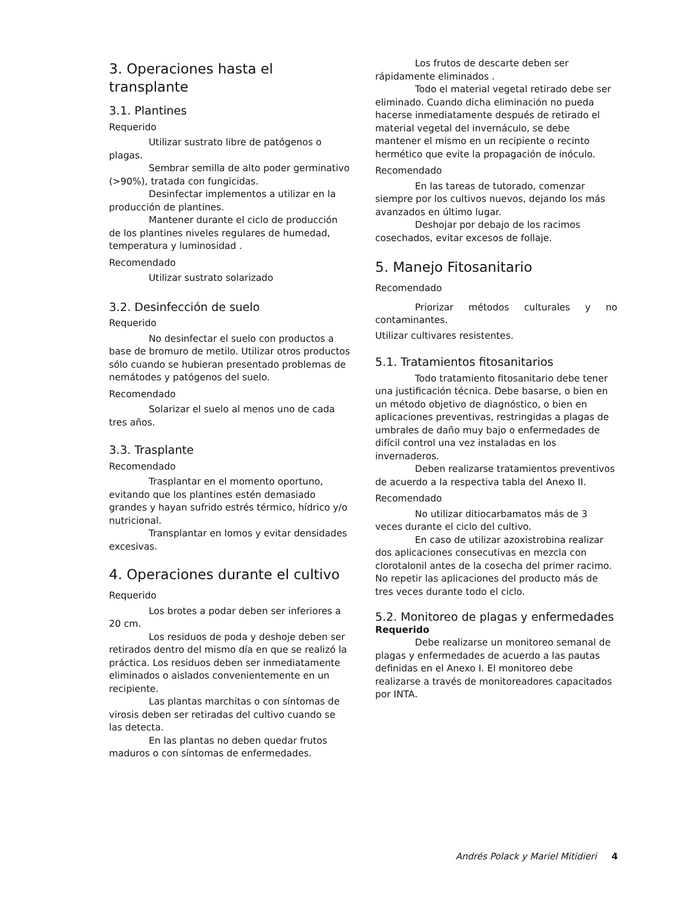3. Operaciones hasta el transplante
3.1. Plantines
Requerido
Utilizar sustrato libre de patógenos o plagas.
Sembrar semilla de alto poder germinativo (>90%), tratada con fungicidas.
Desinfectar implementos a utilizar en la producción de plantines.
Mantener durante el ciclo de producción de los plantines niveles regulares de humedad, temperatura y luminosidad .
Recomendado
Utilizar sustrato solarizado
3.2. Desinfección de suelo
Requerido
No desinfectar el suelo con productos a base de bromuro de metilo. Utilizar otros productos sólo cuando se hubieran presentado problemas de nemátodes y patógenos del suelo.
Recomendado
Solarizar el suelo al menos uno de cada tres años.
3.3. Trasplante
Recomendado
Trasplantar en el momento oportuno, evitando que los plantines estén demasiado grandes y hayan sufrido estrés térmico, hídrico y/o nutricional.
Transplantar en lomos y evitar densidades excesivas.
4. Operaciones durante el cultivo
Requerido
Los brotes a podar deben ser inferiores a 20 cm.
Los residuos de poda y deshoje deben ser retirados dentro del mismo día en que se realizó la práctica. Los residuos deben ser inmediatamente eliminados o aislados convenientemente en un recipiente.
Las plantas marchitas o con síntomas de virosis deben ser retiradas del cultivo cuando se las detecta.
En las plantas no deben quedar frutos maduros o con síntomas de enfermedades.
Los frutos de descarte deben ser rápidamente eliminados .
Todo el material vegetal retirado debe ser eliminado. Cuando dicha eliminación no pueda hacerse inmediatamente después de retirado el material vegetal del invernáculo, se debe mantener el mismo en un recipiente o recinto hermético que evite la propagación de inóculo.
Recomendado
En las tareas de tutorado, comenzar siempre por los cultivos nuevos, dejando los más avanzados en último lugar.
Deshojar por debajo de los racimos cosechados, evitar excesos de follaje.
5. Manejo Fitosanitario
Recomendado
Priorizar métodos culturales y no contaminantes.
Utilizar cultivares resistentes.
5.1. Tratamientos fitosanitarios
Todo tratamiento fitosanitario debe tener una justificación técnica. Debe basarse, o bien en un método objetivo de diagnóstico, o bien en aplicaciones preventivas, restringidas a plagas de umbrales de daño muy bajo o enfermedades de difícil control una vez instaladas en los invernaderos.
Deben realizarse tratamientos preventivos de acuerdo a la respectiva tabla del Anexo II.
Recomendado
No utilizar ditiocarbamatos más de 3 veces durante el ciclo del cultivo.
En caso de utilizar azoxistrobina realizar dos aplicaciones consecutivas en mezcla con clorotalonil antes de la cosecha del primer racimo. No repetir las aplicaciones del producto más de tres veces durante todo el ciclo.
5.2. Monitoreo de plagas y enfermedades
Requerido
Debe realizarse un monitoreo semanal de plagas y enfermedades de acuerdo a las pautas definidas en el Anexo I. El monitoreo debe realizarse a través de monitoreadores capacitados por INTA.
Andrés Polack y Mariel Mitidieri 4